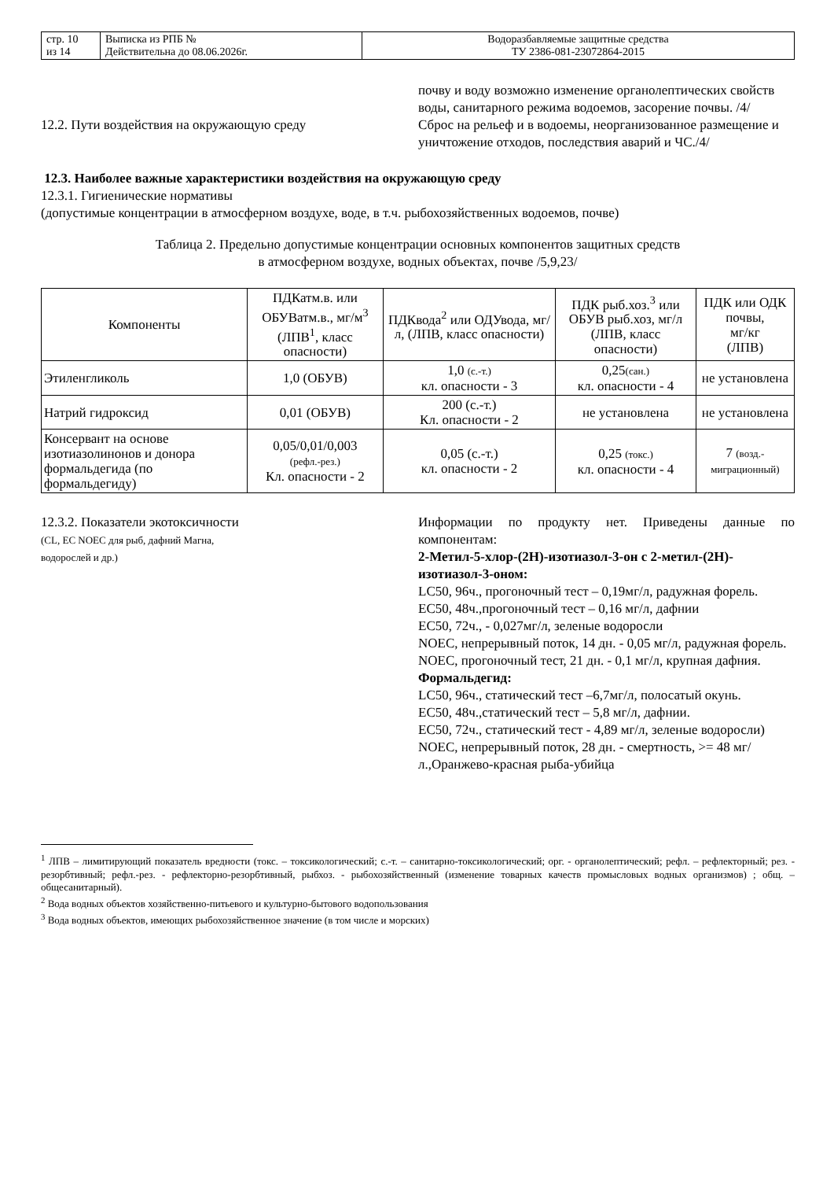| стр. 10 из 14 | Выписка из РПБ № Действительна до 08.06.2026г. | Водоразбавляемые защитные средства ТУ 2386-081-23072864-2015 |
почву и воду возможно изменение органолептических свойств воды, санитарного режима водоемов, засорение почвы. /4/
12.2. Пути воздействия на окружающую среду Сброс на рельеф и в водоемы, неорганизованное размещение и уничтожение отходов, последствия аварий и ЧС./4/
12.3. Наиболее важные характеристики воздействия на окружающую среду
12.3.1. Гигиенические нормативы
(допустимые концентрации в атмосферном воздухе, воде, в т.ч. рыбохозяйственных водоемов, почве)
Таблица 2. Предельно допустимые концентрации основных компонентов защитных средств
в атмосферном воздухе, водных объектах, почве /5,9,23/
| Компоненты | ПДКатм.в. или ОБУВатм.в., мг/м<sup>3</sup> (ЛПВ<sup>1</sup>, класс опасности) | ПДКвода<sup>2</sup> или ОДУвода, мг/л, (ЛПВ, класс опасности) | ПДК рыб.хоз.<sup>3</sup> или ОБУВ рыб.хоз, мг/л (ЛПВ, класс опасности) | ПДК или ОДК почвы, мг/кг (ЛПВ) |
| --- | --- | --- | --- | --- |
| Этиленгликоль | 1,0 (ОБУВ) | 1,0 (с.-т.) кл. опасности - 3 | 0,25 (сан.) кл. опасности - 4 | не установлена |
| Натрий гидроксид | 0,01 (ОБУВ) | 200 (с.-т.) Кл. опасности - 2 | не установлена | не установлена |
| Консервант на основе изотиазолинонов и донора формальдегида (по формальдегиду) | 0,05/0,01/0,003 (рефл.-рез.) Кл. опасности - 2 | 0,05 (с.-т.) кл. опасности - 2 | 0,25 (токс.) кл. опасности - 4 | 7 (возд.-миграционный) |
12.3.2. Показатели экотоксичности
(CL, EC NOEC для рыб, дафний Магна,
водорослей и др.)
Информации по продукту нет. Приведены данные по компонентам:
2-Метил-5-хлор-(2Н)-изотиазол-3-он с 2-метил-(2Н)-изотиазол-3-оном:
LC50, 96ч., прогоночный тест – 0,19мг/л, радужная форель.
EC50, 48ч.,прогоночный тест – 0,16 мг/л, дафнии
EC50, 72ч., - 0,027мг/л, зеленые водоросли
NOEC, непрерывный поток, 14 дн. - 0,05 мг/л, радужная форель.
NOEC, прогоночный тест, 21 дн. - 0,1 мг/л, крупная дафния.
Формальдегид:
LC50, 96ч., статический тест –6,7мг/л, полосатый окунь.
EC50, 48ч.,статический тест – 5,8 мг/л, дафнии.
EC50, 72ч., статический тест - 4,89 мг/л, зеленые водоросли)
NOEC, непрерывный поток, 28 дн. - смертность, >= 48 мг/л.,Оранжево-красная рыба-убийца
<sup>1</sup> ЛПВ – лимитирующий показатель вредности (токс. – токсикологический; с.-т. – санитарно-токсикологический; орг. - органолептический; рефл. – рефлекторный; рез. - резорбтивный; рефл.-рез. - рефлекторно-резорбтивный, рыбхоз. - рыбохозяйственный (изменение товарных качеств промысловых водных организмов) ; общ. – общесанитарный).
<sup>2</sup> Вода водных объектов хозяйственно-питьевого и культурно-бытового водопользования
<sup>3</sup> Вода водных объектов, имеющих рыбохозяйственное значение (в том числе и морских)